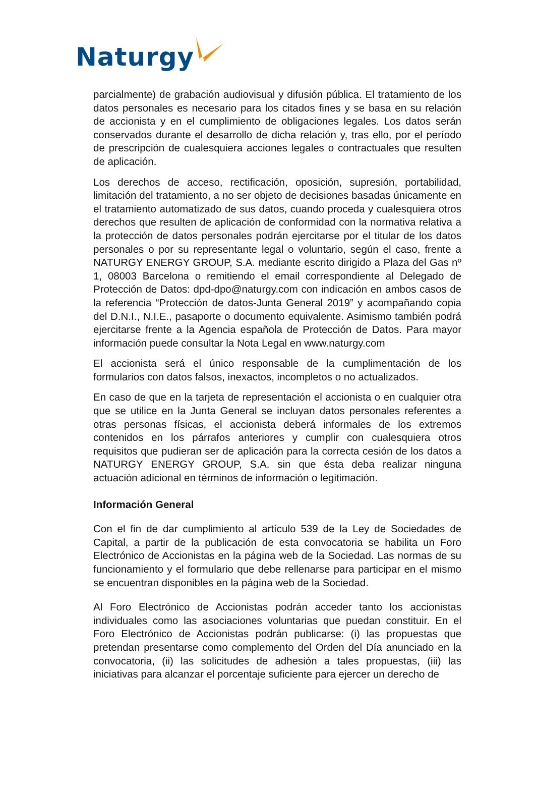Naturgy
parcialmente) de grabación audiovisual y difusión pública. El tratamiento de los datos personales es necesario para los citados fines y se basa en su relación de accionista y en el cumplimiento de obligaciones legales. Los datos serán conservados durante el desarrollo de dicha relación y, tras ello, por el período de prescripción de cualesquiera acciones legales o contractuales que resulten de aplicación.
Los derechos de acceso, rectificación, oposición, supresión, portabilidad, limitación del tratamiento, a no ser objeto de decisiones basadas únicamente en el tratamiento automatizado de sus datos, cuando proceda y cualesquiera otros derechos que resulten de aplicación de conformidad con la normativa relativa a la protección de datos personales podrán ejercitarse por el titular de los datos personales o por su representante legal o voluntario, según el caso, frente a NATURGY ENERGY GROUP, S.A. mediante escrito dirigido a Plaza del Gas nº 1, 08003 Barcelona o remitiendo el email correspondiente al Delegado de Protección de Datos: dpd-dpo@naturgy.com con indicación en ambos casos de la referencia “Protección de datos-Junta General 2019” y acompañando copia del D.N.I., N.I.E., pasaporte o documento equivalente. Asimismo también podrá ejercitarse frente a la Agencia española de Protección de Datos. Para mayor información puede consultar la Nota Legal en www.naturgy.com
El accionista será el único responsable de la cumplimentación de los formularios con datos falsos, inexactos, incompletos o no actualizados.
En caso de que en la tarjeta de representación el accionista o en cualquier otra que se utilice en la Junta General se incluyan datos personales referentes a otras personas físicas, el accionista deberá informales de los extremos contenidos en los párrafos anteriores y cumplir con cualesquiera otros requisitos que pudieran ser de aplicación para la correcta cesión de los datos a NATURGY ENERGY GROUP, S.A. sin que ésta deba realizar ninguna actuación adicional en términos de información o legitimación.
Información General
Con el fin de dar cumplimiento al artículo 539 de la Ley de Sociedades de Capital, a partir de la publicación de esta convocatoria se habilita un Foro Electrónico de Accionistas en la página web de la Sociedad. Las normas de su funcionamiento y el formulario que debe rellenarse para participar en el mismo se encuentran disponibles en la página web de la Sociedad.
Al Foro Electrónico de Accionistas podrán acceder tanto los accionistas individuales como las asociaciones voluntarias que puedan constituir. En el Foro Electrónico de Accionistas podrán publicarse: (i) las propuestas que pretendan presentarse como complemento del Orden del Día anunciado en la convocatoria, (ii) las solicitudes de adhesión a tales propuestas, (iii) las iniciativas para alcanzar el porcentaje suficiente para ejercer un derecho de